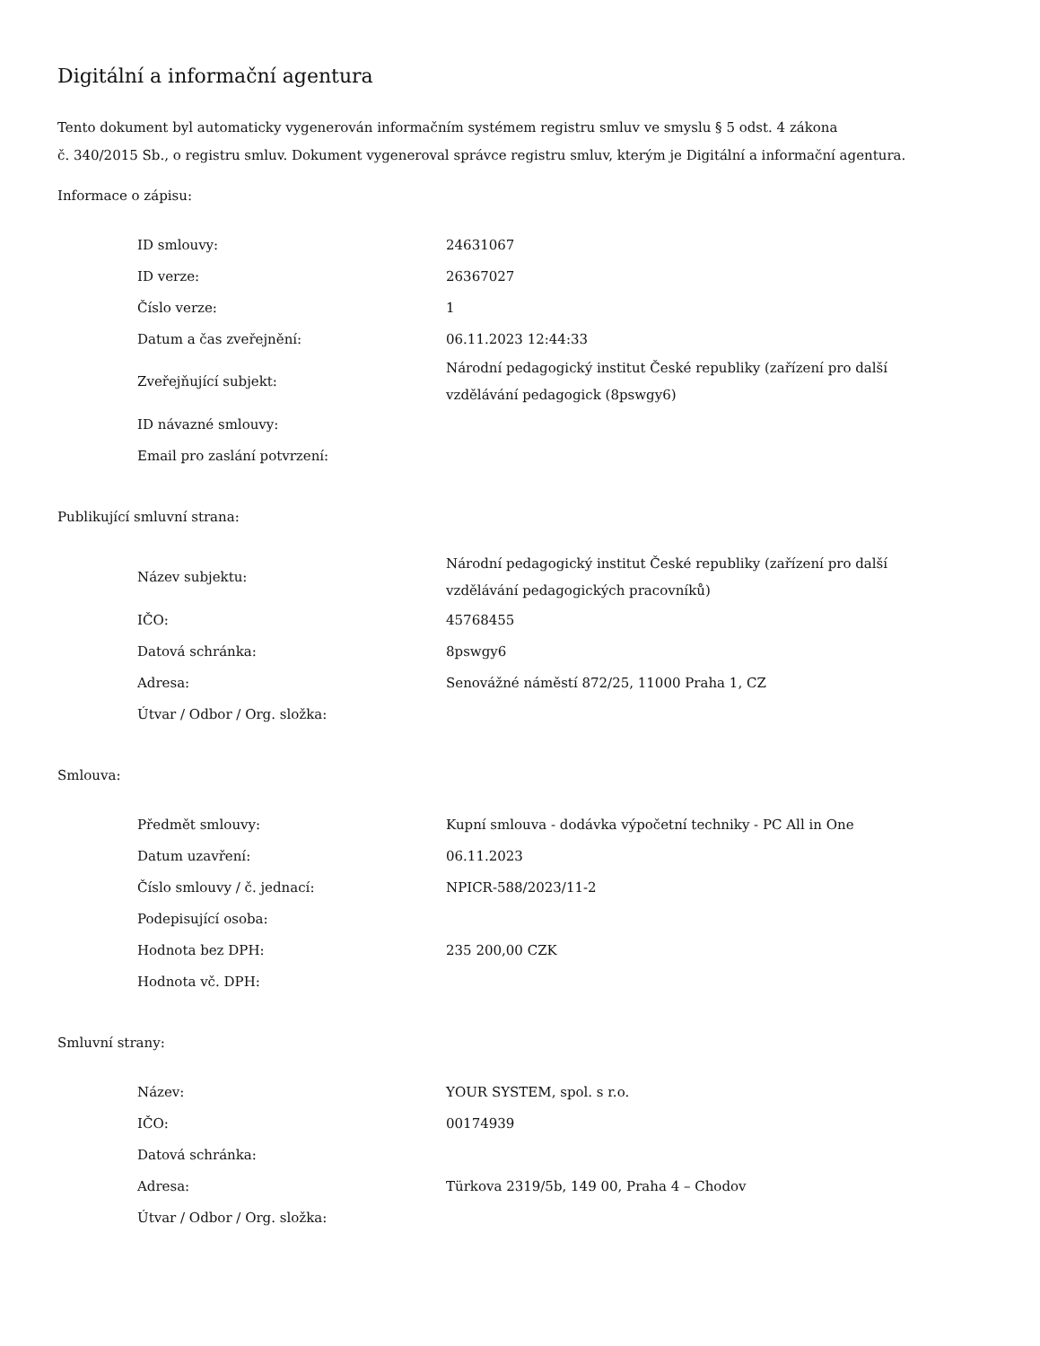Digitální a informační agentura
Tento dokument byl automaticky vygenerován informačním systémem registru smluv ve smyslu § 5 odst. 4 zákona
č. 340/2015 Sb., o registru smluv. Dokument vygeneroval správce registru smluv, kterým je Digitální a informační agentura.
Informace o zápisu:
| ID smlouvy: | 24631067 |
| ID verze: | 26367027 |
| Číslo verze: | 1 |
| Datum a čas zveřejnění: | 06.11.2023 12:44:33 |
| Zveřejňující subjekt: | Národní pedagogický institut České republiky (zařízení pro další vzdělávání pedagogick (8pswgy6) |
| ID návazné smlouvy: | |
| Email pro zaslání potvrzení: | |
Publikující smluvní strana:
| Název subjektu: | Národní pedagogický institut České republiky (zařízení pro další vzdělávání pedagogických pracovníků) |
| IČO: | 45768455 |
| Datová schránka: | 8pswgy6 |
| Adresa: | Senovážné náměstí 872/25, 11000 Praha 1, CZ |
| Útvar / Odbor / Org. složka: | |
Smlouva:
| Předmět smlouvy: | Kupní smlouva - dodávka výpočetní techniky - PC All in One |
| Datum uzavření: | 06.11.2023 |
| Číslo smlouvy / č. jednací: | NPICR-588/2023/11-2 |
| Podepisující osoba: | |
| Hodnota bez DPH: | 235 200,00 CZK |
| Hodnota vč. DPH: | |
Smluvní strany:
| Název: | YOUR SYSTEM, spol. s r.o. |
| IČO: | 00174939 |
| Datová schránka: | |
| Adresa: | Türkova 2319/5b, 149 00, Praha 4 – Chodov |
| Útvar / Odbor / Org. složka: | |